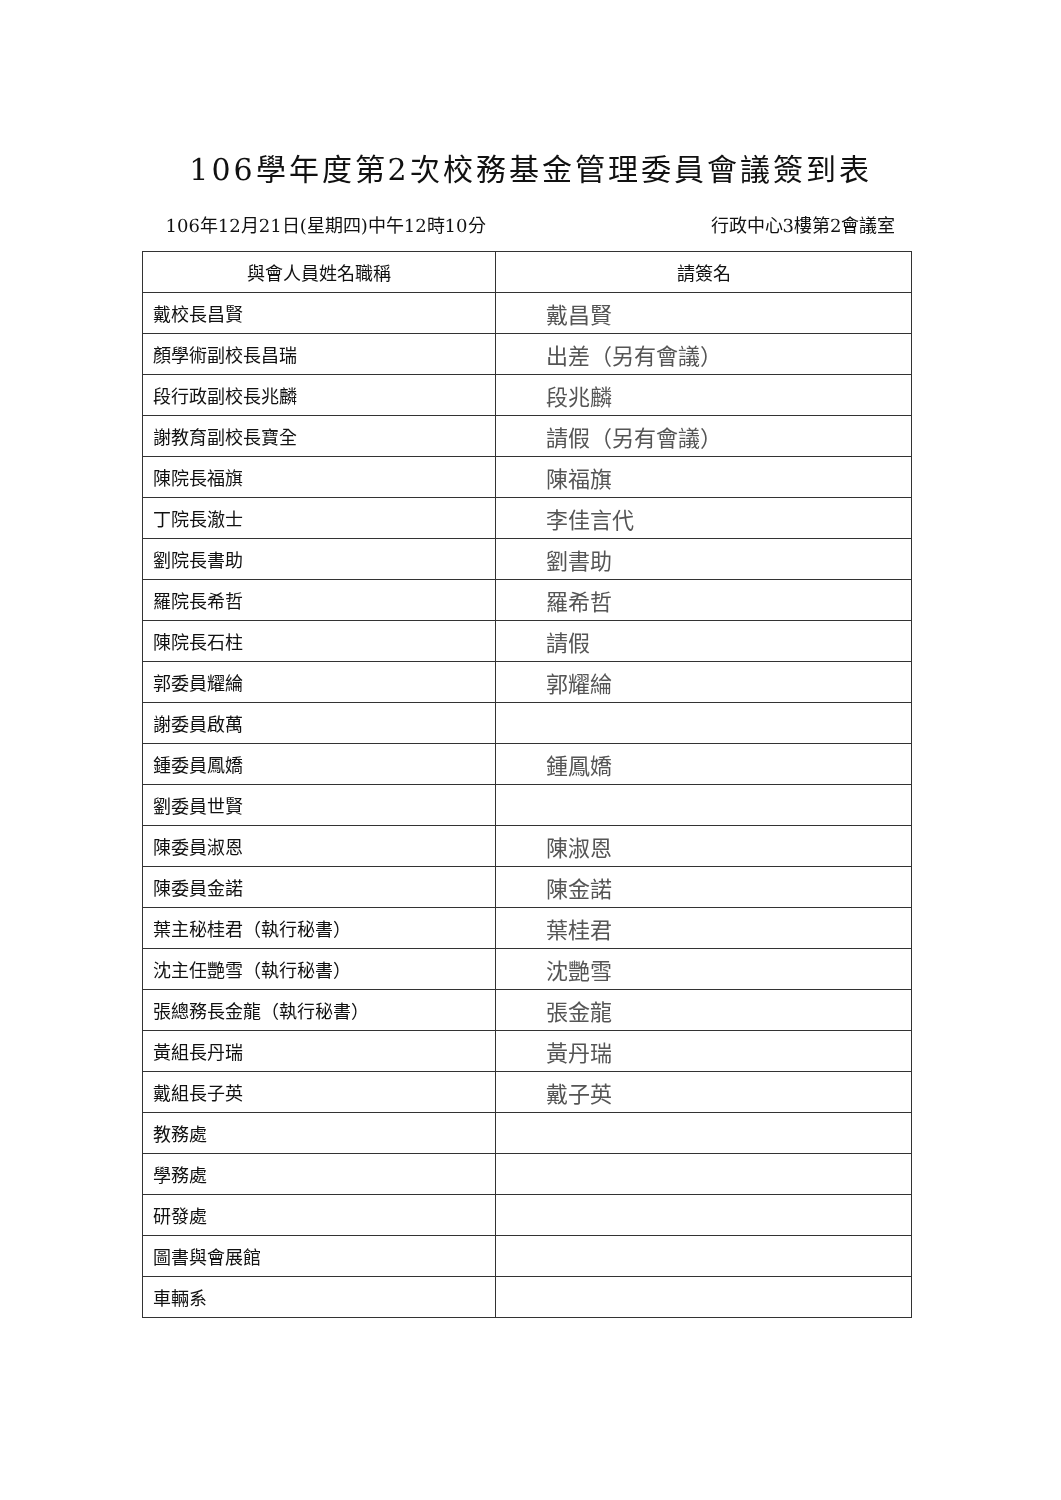106學年度第2次校務基金管理委員會議簽到表
106年12月21日(星期四)中午12時10分 行政中心3樓第2會議室
| 與會人員姓名職稱 | 請簽名 |
| --- | --- |
| 戴校長昌賢 | 戴昌賢 |
| 顏學術副校長昌瑞 | 出差（另有會議） |
| 段行政副校長兆麟 | 段兆麟 |
| 謝教育副校長寶全 | 請假（另有會議） |
| 陳院長福旗 | 陳福旗 |
| 丁院長澈士 | 李佳言代 |
| 劉院長書助 | 劉書助 |
| 羅院長希哲 | 羅希哲 |
| 陳院長石柱 | 請假 |
| 郭委員耀綸 | 郭耀綸 |
| 謝委員啟萬 | |
| 鍾委員鳳嬌 | 鍾鳳嬌 |
| 劉委員世賢 | |
| 陳委員淑恩 | 陳淑恩 |
| 陳委員金諾 | 陳金諾 |
| 葉主秘桂君（執行秘書） | 葉桂君 |
| 沈主任艷雪（執行秘書） | 沈艷雪 |
| 張總務長金龍（執行秘書） | 張金龍 |
| 黃組長丹瑞 | 黃丹瑞 |
| 戴組長子英 | 戴子英 |
| 教務處 | |
| 學務處 | |
| 研發處 | |
| 圖書與會展館 | |
| 車輛系 | |